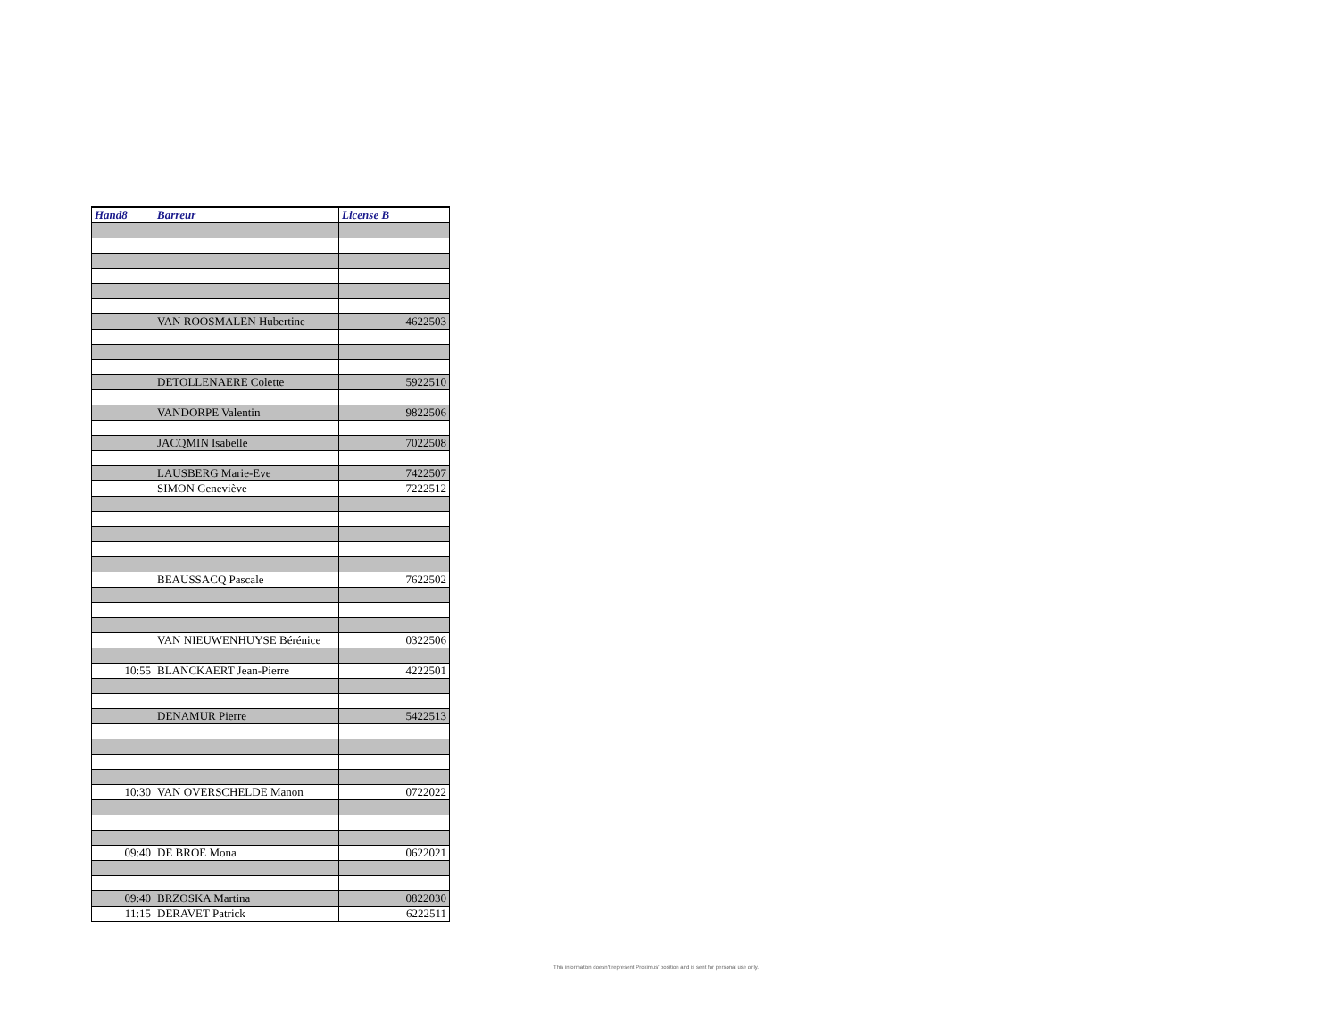| Hand8 | Barreur | License B |
| --- | --- | --- |
| | VAN ROOSMALEN Hubertine | 4622503 |
| | DETOLLENAERE Colette | 5922510 |
| | VANDORPE Valentin | 9822506 |
| | JACQMIN Isabelle | 7022508 |
| | LAUSBERG Marie-Eve | 7422507 |
| | SIMON Geneviève | 7222512 |
| | BEAUSSACQ Pascale | 7622502 |
| | VAN NIEUWENHUYSE Bérénice | 0322506 |
| 10:55 | BLANCKAERT Jean-Pierre | 4222501 |
| | DENAMUR Pierre | 5422513 |
| 10:30 | VAN OVERSCHELDE Manon | 0722022 |
| 09:40 | DE BROE Mona | 0622021 |
| 09:40 | BRZOSKA Martina | 0822030 |
| 11:15 | DERAVET Patrick | 6222511 |
This information doesn't represent Proximus' position and is sent for personal use only.